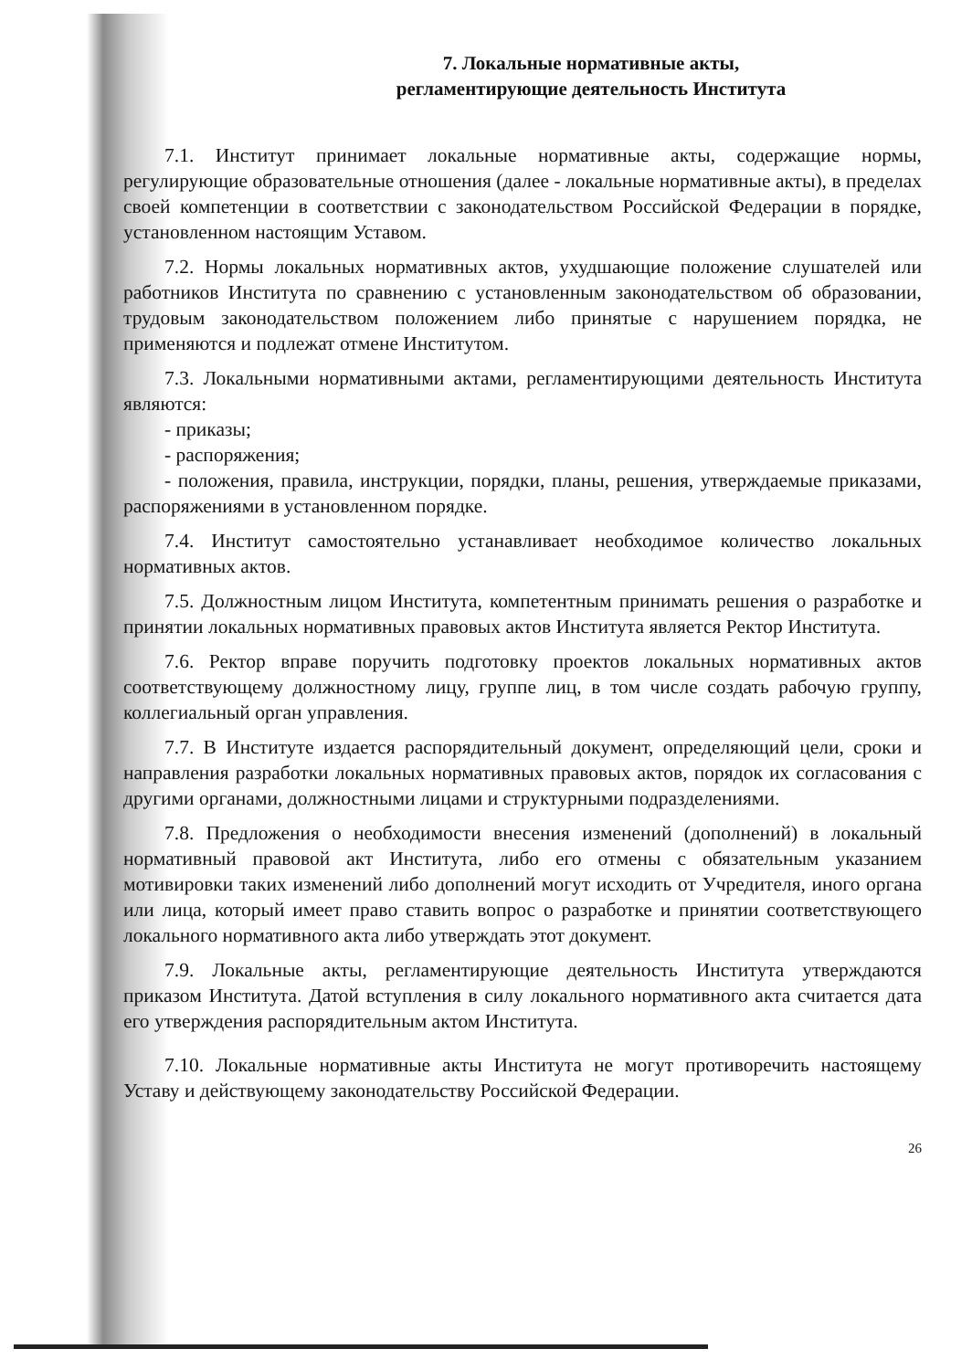7. Локальные нормативные акты,
регламентирующие деятельность Института
7.1. Институт принимает локальные нормативные акты, содержащие нормы, регулирующие образовательные отношения (далее - локальные нормативные акты), в пределах своей компетенции в соответствии с законодательством Российской Федерации в порядке, установленном настоящим Уставом.
7.2. Нормы локальных нормативных актов, ухудшающие положение слушателей или работников Института по сравнению с установленным законодательством об образовании, трудовым законодательством положением либо принятые с нарушением порядка, не применяются и подлежат отмене Институтом.
7.3. Локальными нормативными актами, регламентирующими деятельность Института являются:
- приказы;
- распоряжения;
- положения, правила, инструкции, порядки, планы, решения, утверждаемые приказами, распоряжениями в установленном порядке.
7.4. Институт самостоятельно устанавливает необходимое количество локальных нормативных актов.
7.5. Должностным лицом Института, компетентным принимать решения о разработке и принятии локальных нормативных правовых актов Института является Ректор Института.
7.6. Ректор вправе поручить подготовку проектов локальных нормативных актов соответствующему должностному лицу, группе лиц, в том числе создать рабочую группу, коллегиальный орган управления.
7.7. В Институте издается распорядительный документ, определяющий цели, сроки и направления разработки локальных нормативных правовых актов, порядок их согласования с другими органами, должностными лицами и структурными подразделениями.
7.8. Предложения о необходимости внесения изменений (дополнений) в локальный нормативный правовой акт Института, либо его отмены с обязательным указанием мотивировки таких изменений либо дополнений могут исходить от Учредителя, иного органа или лица, который имеет право ставить вопрос о разработке и принятии соответствующего локального нормативного акта либо утверждать этот документ.
7.9. Локальные акты, регламентирующие деятельность Института утверждаются приказом Института. Датой вступления в силу локального нормативного акта считается дата его утверждения распорядительным актом Института.
7.10. Локальные нормативные акты Института не могут противоречить настоящему Уставу и действующему законодательству Российской Федерации.
26